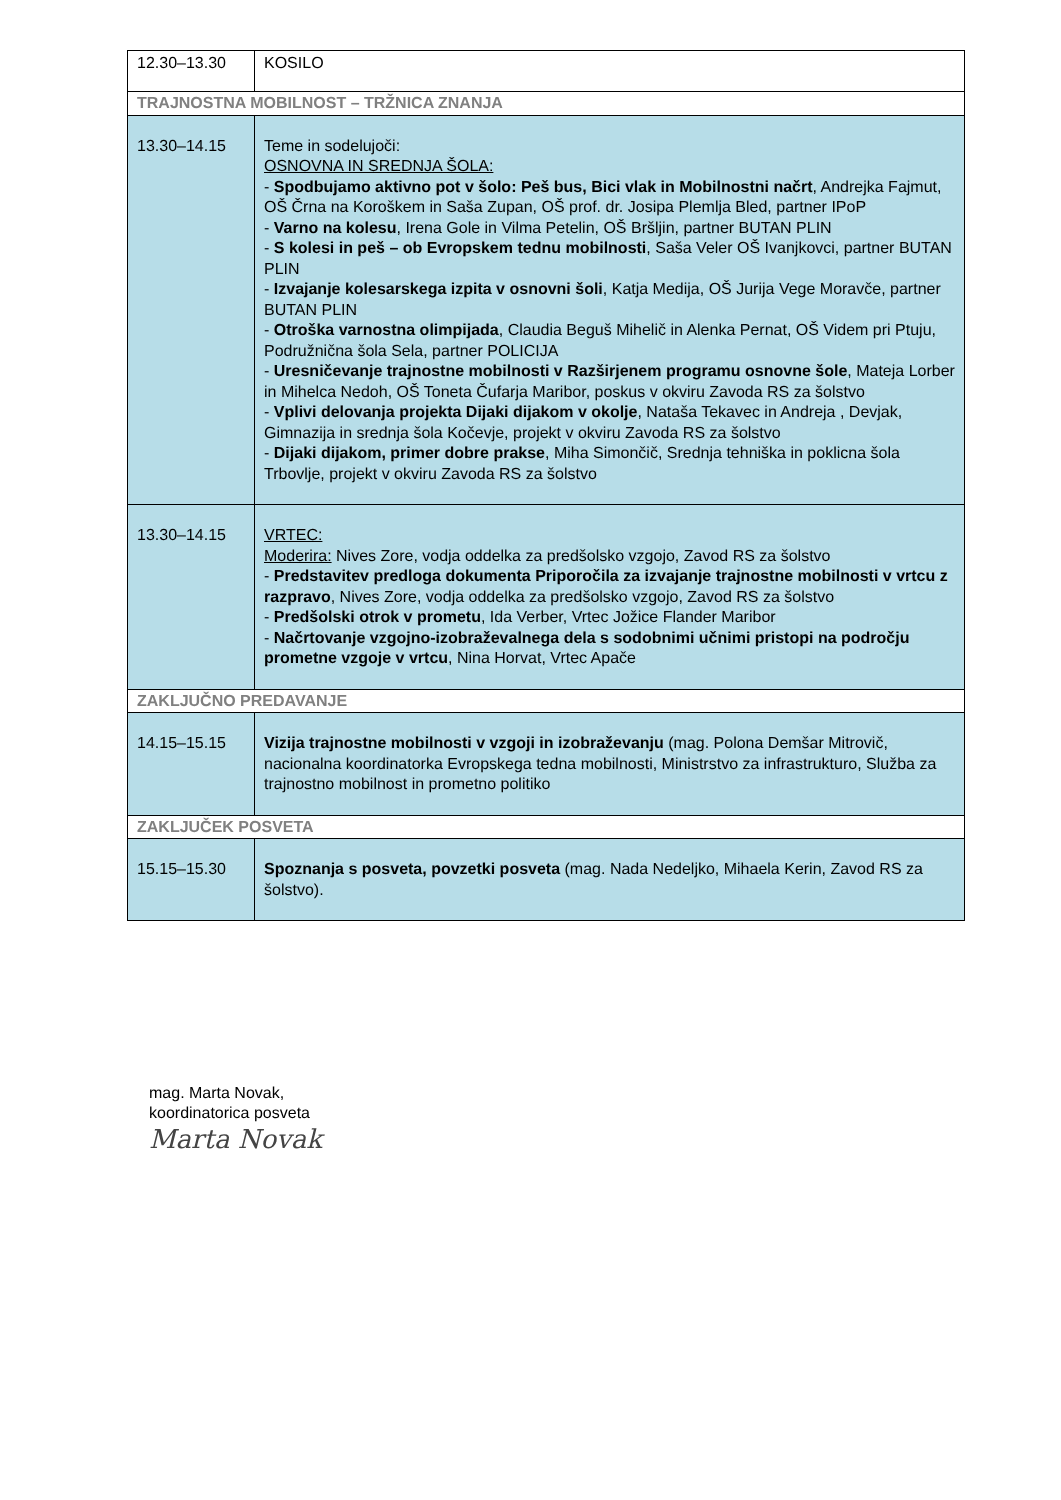| 12.30–13.30 | KOSILO |
| TRAJNOSTNA MOBILNOST – TRŽNICA ZNANJA | |
| 13.30–14.15 | Teme in sodelujoči: OSNOVNA IN SREDNJA ŠOLA: - Spodbujamo aktivno pot v šolo: Peš bus, Bici vlak in Mobilnostni načrt , Andrejka Fajmut, OŠ Črna na Koroškem in Saša Zupan, OŠ prof. dr. Josipa Plemlja Bled, partner IPoP - Varno na kolesu , Irena Gole in Vilma Petelin, OŠ Bršljin, partner BUTAN PLIN - S kolesi in peš – ob Evropskem tednu mobilnosti , Saša Veler OŠ Ivanjkovci, partner BUTAN PLIN - Izvajanje kolesarskega izpita v osnovni šoli , Katja Medija, OŠ Jurija Vege Moravče, partner BUTAN PLIN - Otroška varnostna olimpijada , Claudia Beguš Mihelič in Alenka Pernat, OŠ Videm pri Ptuju, Podružnična šola Sela, partner POLICIJA - Uresničevanje trajnostne mobilnosti v Razširjenem programu osnovne šole , Mateja Lorber in Mihelca Nedoh, OŠ Toneta Čufarja Maribor, poskus v okviru Zavoda RS za šolstvo - Vplivi delovanja projekta Dijaki dijakom v okolje , Nataša Tekavec in Andreja , Devjak, Gimnazija in srednja šola Kočevje, projekt v okviru Zavoda RS za šolstvo - Dijaki dijakom, primer dobre prakse , Miha Simončič, Srednja tehniška in poklicna šola Trbovlje, projekt v okviru Zavoda RS za šolstvo |
| 13.30–14.15 | VRTEC: Moderira: Nives Zore, vodja oddelka za predšolsko vzgojo, Zavod RS za šolstvo - Predstavitev predloga dokumenta Priporočila za izvajanje trajnostne mobilnosti v vrtcu z razpravo , Nives Zore, vodja oddelka za predšolsko vzgojo, Zavod RS za šolstvo - Predšolski otrok v prometu , Ida Verber, Vrtec Jožice Flander Maribor - Načrtovanje vzgojno-izobraževalnega dela s sodobnimi učnimi pristopi na področju prometne vzgoje v vrtcu , Nina Horvat, Vrtec Apače |
| ZAKLJUČNO PREDAVANJE | |
| 14.15–15.15 | Vizija trajnostne mobilnosti v vzgoji in izobraževanju (mag. Polona Demšar Mitrovič, nacionalna koordinatorka Evropskega tedna mobilnosti, Ministrstvo za infrastrukturo, Služba za trajnostno mobilnost in prometno politiko |
| ZAKLJUČEK POSVETA | |
| 15.15–15.30 | Spoznanja s posveta, povzetki posveta (mag. Nada Nedeljko, Mihaela Kerin, Zavod RS za šolstvo). |
mag. Marta Novak,
koordinatorica posveta
Marta Novak